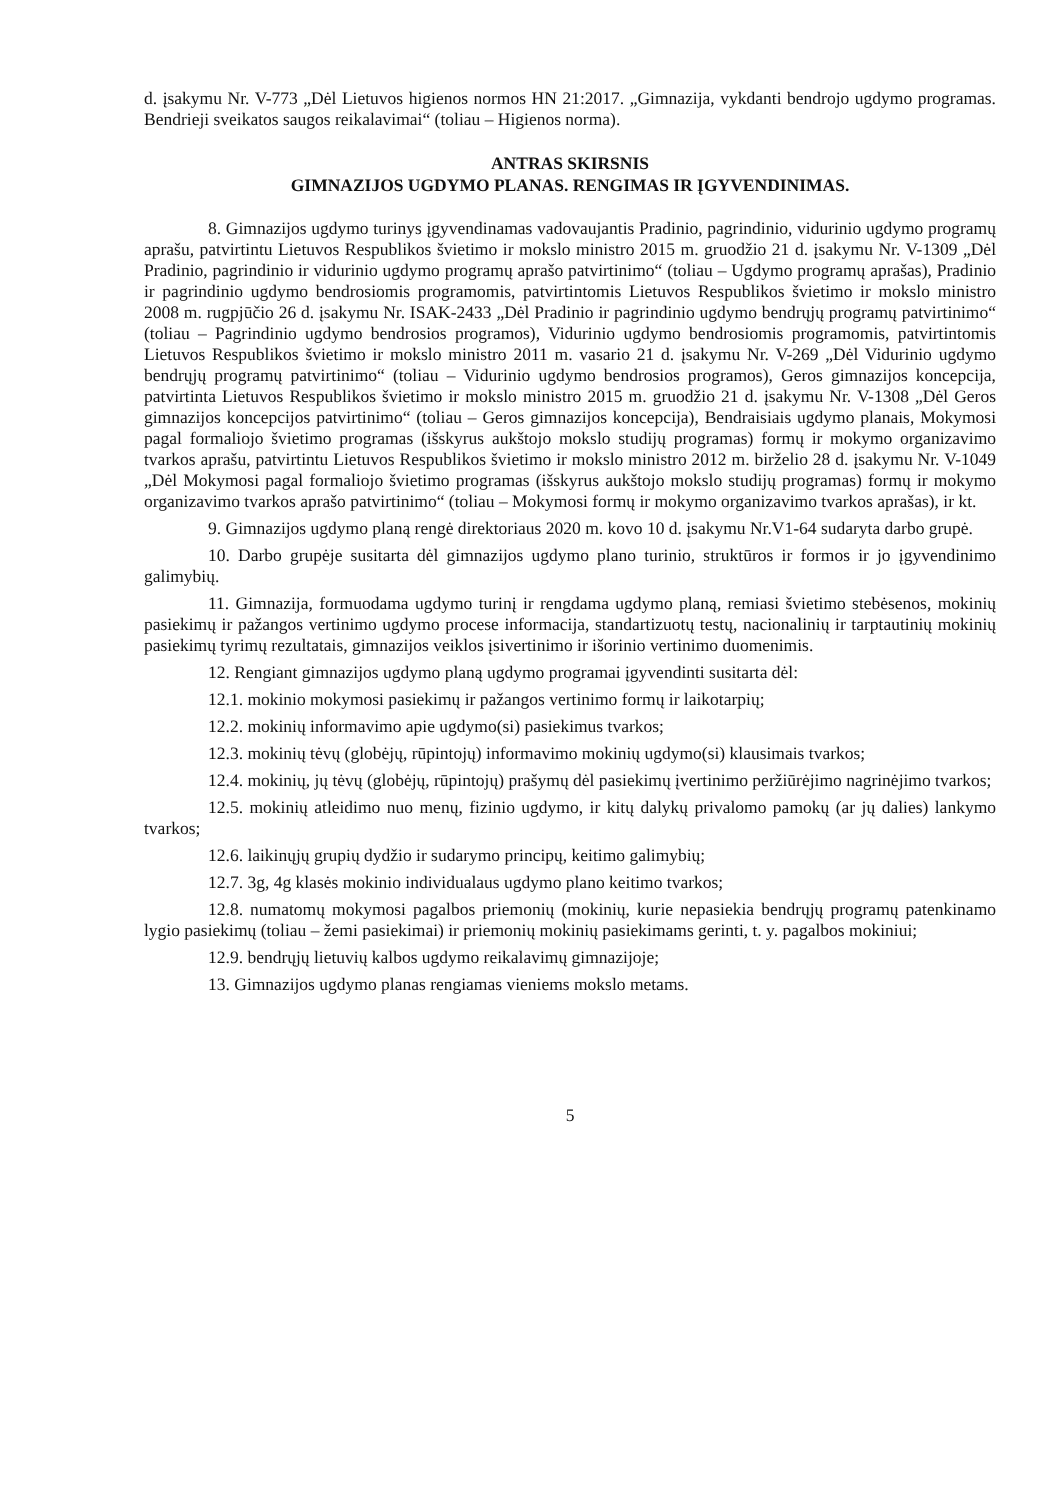d. įsakymu Nr. V-773 „Dėl Lietuvos higienos normos HN 21:2017. „Gimnazija, vykdanti bendrojo ugdymo programas. Bendrieji sveikatos saugos reikalavimai“ (toliau – Higienos norma).
ANTRAS SKIRSNIS
GIMNAZIJOS UGDYMO PLANAS. RENGIMAS IR ĮGYVENDINIMAS.
8. Gimnazijos ugdymo turinys įgyvendinamas vadovaujantis Pradinio, pagrindinio, vidurinio ugdymo programų aprašu, patvirtintu Lietuvos Respublikos švietimo ir mokslo ministro 2015 m. gruodžio 21 d. įsakymu Nr. V-1309 „Dėl Pradinio, pagrindinio ir vidurinio ugdymo programų aprašo patvirtinimo“ (toliau – Ugdymo programų aprašas), Pradinio ir pagrindinio ugdymo bendrosiomis programomis, patvirtintomis Lietuvos Respublikos švietimo ir mokslo ministro 2008 m. rugpjūčio 26 d. įsakymu Nr. ISAK-2433 „Dėl Pradinio ir pagrindinio ugdymo bendrųjų programų patvirtinimo“ (toliau – Pagrindinio ugdymo bendrosios programos), Vidurinio ugdymo bendrosiomis programomis, patvirtintomis Lietuvos Respublikos švietimo ir mokslo ministro 2011 m. vasario 21 d. įsakymu Nr. V-269 „Dėl Vidurinio ugdymo bendrųjų programų patvirtinimo“ (toliau – Vidurinio ugdymo bendrosios programos), Geros gimnazijos koncepcija, patvirtinta Lietuvos Respublikos švietimo ir mokslo ministro 2015 m. gruodžio 21 d. įsakymu Nr. V-1308 „Dėl Geros gimnazijos koncepcijos patvirtinimo“ (toliau – Geros gimnazijos koncepcija), Bendraisiais ugdymo planais, Mokymosi pagal formaliojo švietimo programas (išskyrus aukštojo mokslo studijų programas) formų ir mokymo organizavimo tvarkos aprašu, patvirtintu Lietuvos Respublikos švietimo ir mokslo ministro 2012 m. birželio 28 d. įsakymu Nr. V-1049 „Dėl Mokymosi pagal formaliojo švietimo programas (išskyrus aukštojo mokslo studijų programas) formų ir mokymo organizavimo tvarkos aprašo patvirtinimo“ (toliau – Mokymosi formų ir mokymo organizavimo tvarkos aprašas), ir kt.
9. Gimnazijos ugdymo planą rengė direktoriaus 2020 m. kovo 10 d. įsakymu Nr.V1-64 sudaryta darbo grupė.
10. Darbo grupėje susitarta dėl gimnazijos ugdymo plano turinio, struktūros ir formos ir jo įgyvendinimo galimybių.
11. Gimnazija, formuodama ugdymo turinį ir rengdama ugdymo planą, remiasi švietimo stebėsenos, mokinių pasiekimų ir pažangos vertinimo ugdymo procese informacija, standartizuotų testų, nacionalinių ir tarptautinių mokinių pasiekimų tyrimų rezultatais, gimnazijos veiklos įsivertinimo ir išorinio vertinimo duomenimis.
12. Rengiant gimnazijos ugdymo planą ugdymo programai įgyvendinti susitarta dėl:
12.1. mokinio mokymosi pasiekimų ir pažangos vertinimo formų ir laikotarpių;
12.2. mokinių informavimo apie ugdymo(si) pasiekimus tvarkos;
12.3. mokinių tėvų (globėjų, rūpintojų) informavimo mokinių ugdymo(si) klausimais tvarkos;
12.4. mokinių, jų tėvų (globėjų, rūpintojų) prašymų dėl pasiekimų įvertinimo peržiūrėjimo nagrinėjimo tvarkos;
12.5. mokinių atleidimo nuo menų, fizinio ugdymo, ir kitų dalykų privalomo pamokų (ar jų dalies) lankymo tvarkos;
12.6. laikinųjų grupių dydžio ir sudarymo principų, keitimo galimybių;
12.7. 3g, 4g klasės mokinio individualaus ugdymo plano keitimo tvarkos;
12.8. numatomų mokymosi pagalbos priemonių (mokinių, kurie nepasiekia bendrųjų programų patenkinamo lygio pasiekimų (toliau – žemi pasiekimai) ir priemonių mokinių pasiekimams gerinti, t. y. pagalbos mokiniui;
12.9. bendrųjų lietuvių kalbos ugdymo reikalavimų gimnazijoje;
13. Gimnazijos ugdymo planas rengiamas vieniems mokslo metams.
5